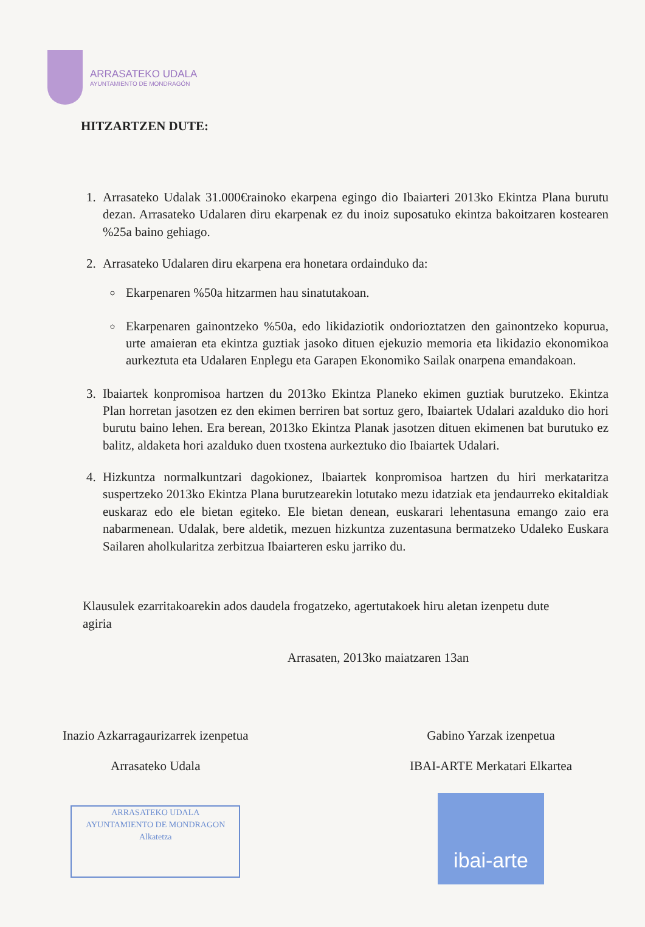ARRASATEKO UDALA
AYUNTAMIENTO DE MONDRAGÓN
HITZARTZEN DUTE:
1. Arrasateko Udalak 31.000€rainoko ekarpena egingo dio Ibaiarteri 2013ko Ekintza Plana burutu dezan. Arrasateko Udalaren diru ekarpenak ez du inoiz suposatuko ekintza bakoitzaren kostearen %25a baino gehiago.
2. Arrasateko Udalaren diru ekarpena era honetara ordainduko da:
Ekarpenaren %50a hitzarmen hau sinatutakoan.
Ekarpenaren gainontzeko %50a, edo likidaziotik ondorioztatzen den gainontzeko kopurua, urte amaieran eta ekintza guztiak jasoko dituen ejekuzio memoria eta likidazio ekonomikoa aurkeztuta eta Udalaren Enplegu eta Garapen Ekonomiko Sailak onarpena emandakoan.
3. Ibaiartek konpromisoa hartzen du 2013ko Ekintza Planeko ekimen guztiak burutzeko. Ekintza Plan horretan jasotzen ez den ekimen berriren bat sortuz gero, Ibaiartek Udalari azalduko dio hori burutu baino lehen. Era berean, 2013ko Ekintza Planak jasotzen dituen ekimenen bat burutuko ez balitz, aldaketa hori azalduko duen txostena aurkeztuko dio Ibaiartek Udalari.
4. Hizkuntza normalkuntzari dagokionez, Ibaiartek konpromisoa hartzen du hiri merkataritza suspertzeko 2013ko Ekintza Plana burutzearekin lotutako mezu idatziak eta jendaurreko ekitaldiak euskaraz edo ele bietan egiteko. Ele bietan denean, euskarari lehentasuna emango zaio era nabarmenean. Udalak, bere aldetik, mezuen hizkuntza zuzentasuna bermatzeko Udaleko Euskara Sailaren aholkularitza zerbitzua Ibaiarteren esku jarriko du.
Klausulek ezarritakoarekin ados daudela frogatzeko, agertutakoek hiru aletan izenpetu dute agiria
Arrasaten, 2013ko maiatzaren 13an
Inazio Azkarragaurizarrek izenpetua
Arrasateko Udala
ARRASATEKO UDALA
AYUNTAMIENTO DE MONDRAGON
Alkatetza
Gabino Yarzak izenpetua
IBAI-ARTE Merkatari Elkartea
ibai-arte